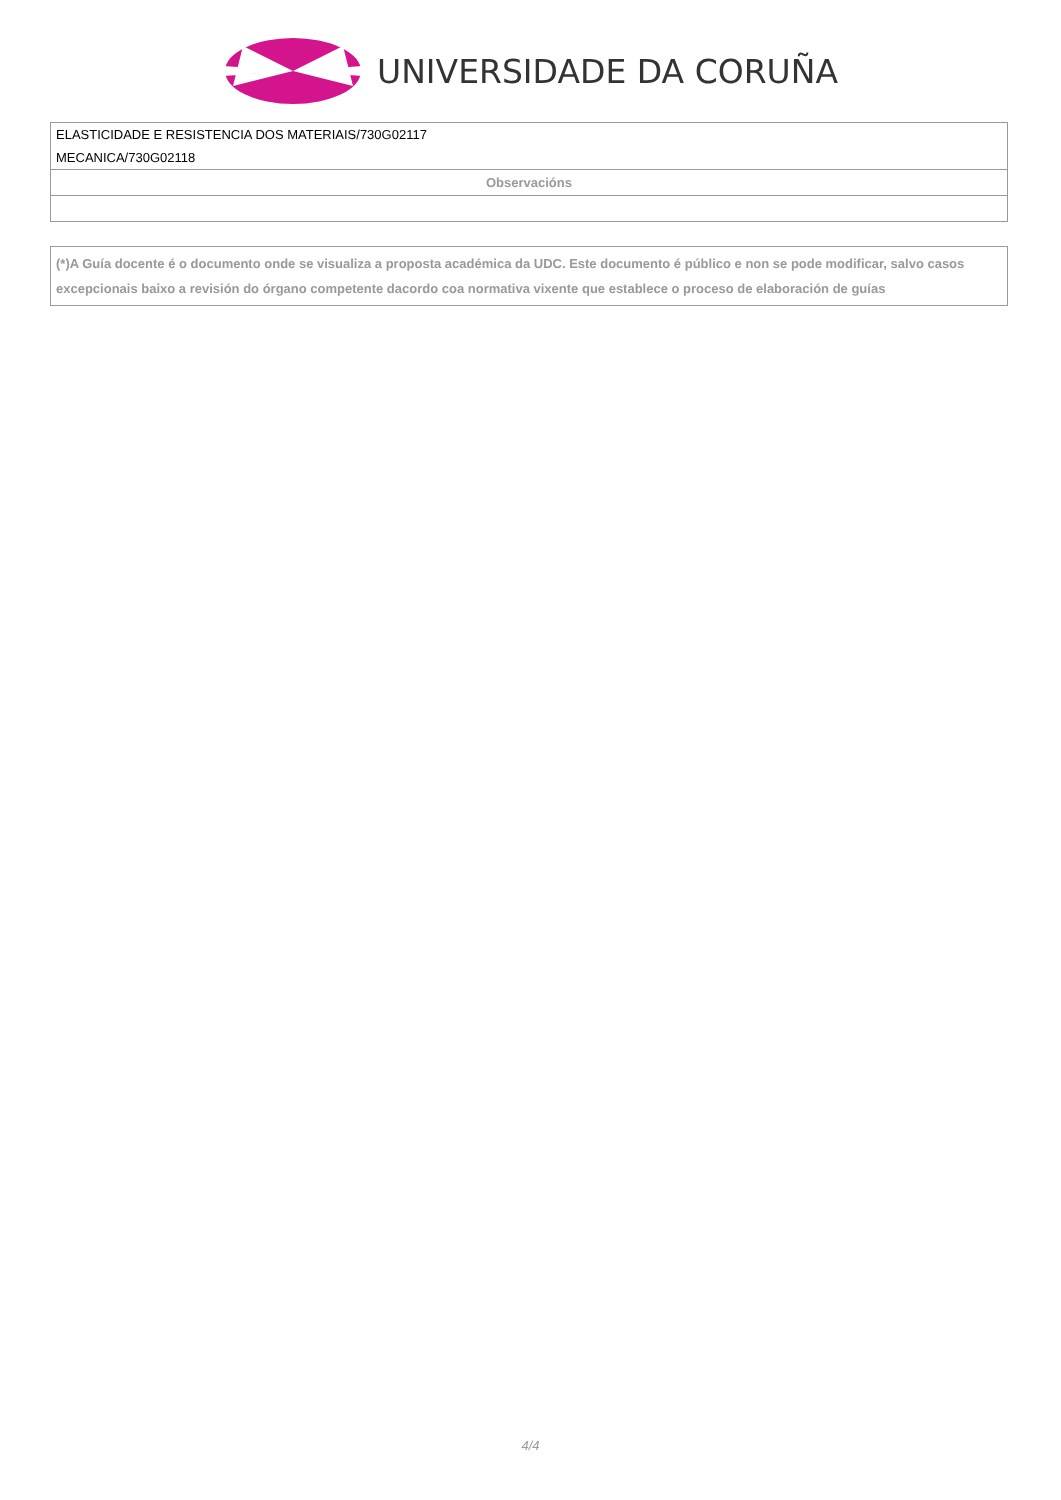UNIVERSIDADE DA CORUÑA
| ELASTICIDADE E RESISTENCIA DOS MATERIAIS/730G02117 MECANICA/730G02118 |
| Observacións |
| (*)A Guía docente é o documento onde se visualiza a proposta académica da UDC. Este documento é público e non se pode modificar, salvo casos excepcionais baixo a revisión do órgano competente dacordo coa normativa vixente que establece o proceso de elaboración de guías |
4/4